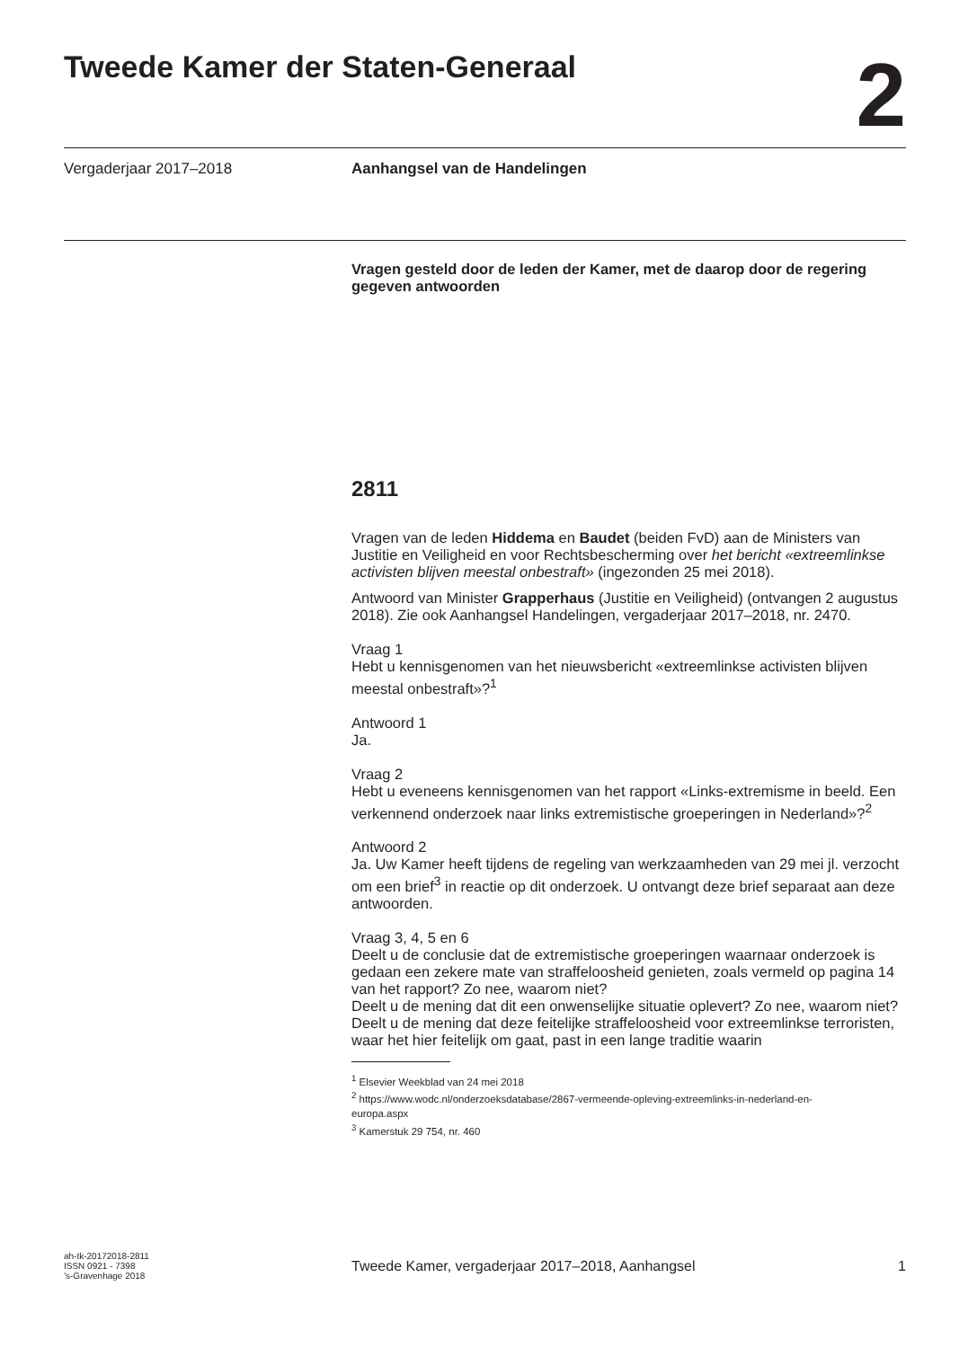Tweede Kamer der Staten-Generaal
2
Vergaderjaar 2017–2018 Aanhangsel van de Handelingen
Vragen gesteld door de leden der Kamer, met de daarop door de regering gegeven antwoorden
2811
Vragen van de leden Hiddema en Baudet (beiden FvD) aan de Ministers van Justitie en Veiligheid en voor Rechtsbescherming over het bericht «extreemlinkse activisten blijven meestal onbestraft» (ingezonden 25 mei 2018).
Antwoord van Minister Grapperhaus (Justitie en Veiligheid) (ontvangen 2 augustus 2018). Zie ook Aanhangsel Handelingen, vergaderjaar 2017–2018, nr. 2470.
Vraag 1
Hebt u kennisgenomen van het nieuwsbericht «extreemlinkse activisten blijven meestal onbestraft»?<sup>1</sup>
Antwoord 1
Ja.
Vraag 2
Hebt u eveneens kennisgenomen van het rapport «Links-extremisme in beeld. Een verkennend onderzoek naar links extremistische groeperingen in Nederland»?<sup>2</sup>
Antwoord 2
Ja. Uw Kamer heeft tijdens de regeling van werkzaamheden van 29 mei jl. verzocht om een brief<sup>3</sup> in reactie op dit onderzoek. U ontvangt deze brief separaat aan deze antwoorden.
Vraag 3, 4, 5 en 6
Deelt u de conclusie dat de extremistische groeperingen waarnaar onderzoek is gedaan een zekere mate van straffeloosheid genieten, zoals vermeld op pagina 14 van het rapport? Zo nee, waarom niet?
Deelt u de mening dat dit een onwenselijke situatie oplevert? Zo nee, waarom niet?
Deelt u de mening dat deze feitelijke straffeloosheid voor extreemlinkse terroristen, waar het hier feitelijk om gaat, past in een lange traditie waarin
<sup>1</sup> Elsevier Weekblad van 24 mei 2018
<sup>2</sup> https://www.wodc.nl/onderzoeksdatabase/2867-vermeende-opleving-extreemlinks-in-nederland-en-europa.aspx
<sup>3</sup> Kamerstuk 29 754, nr. 460
ah-tk-20172018-2811
ISSN 0921 - 7398
’s-Gravenhage 2018
Tweede Kamer, vergaderjaar 2017–2018, Aanhangsel 1